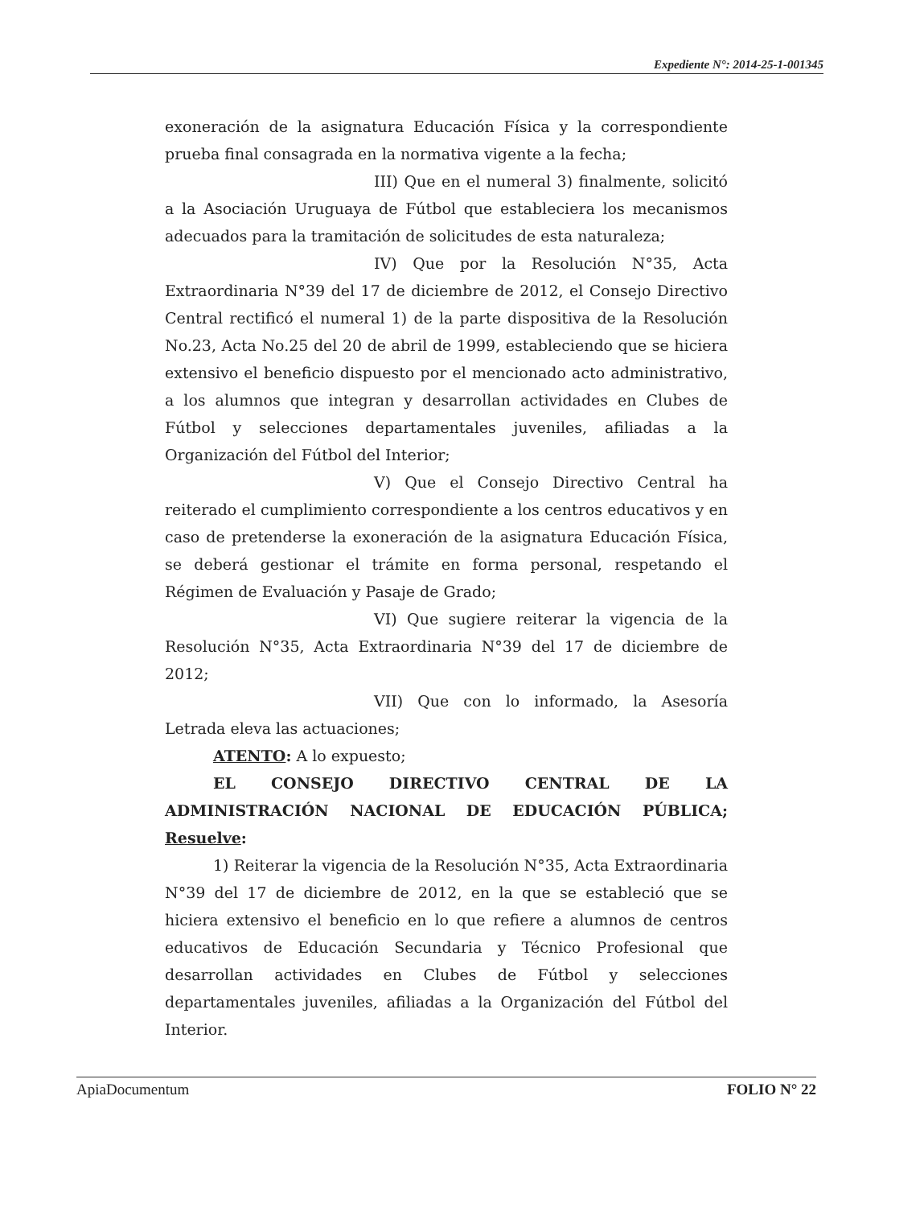Expediente N°: 2014-25-1-001345
exoneración de la asignatura Educación Física y la correspondiente prueba final consagrada en la normativa vigente a la fecha;
III) Que en el numeral 3) finalmente, solicitó a la Asociación Uruguaya de Fútbol que estableciera los mecanismos adecuados para la tramitación de solicitudes de esta naturaleza;
IV) Que por la Resolución N°35, Acta Extraordinaria N°39 del 17 de diciembre de 2012, el Consejo Directivo Central rectificó el numeral 1) de la parte dispositiva de la Resolución No.23, Acta No.25 del 20 de abril de 1999, estableciendo que se hiciera extensivo el beneficio dispuesto por el mencionado acto administrativo, a los alumnos que integran y desarrollan actividades en Clubes de Fútbol y selecciones departamentales juveniles, afiliadas a la Organización del Fútbol del Interior;
V) Que el Consejo Directivo Central ha reiterado el cumplimiento correspondiente a los centros educativos y en caso de pretenderse la exoneración de la asignatura Educación Física, se deberá gestionar el trámite en forma personal, respetando el Régimen de Evaluación y Pasaje de Grado;
VI) Que sugiere reiterar la vigencia de la Resolución N°35, Acta Extraordinaria N°39 del 17 de diciembre de 2012;
VII) Que con lo informado, la Asesoría Letrada eleva las actuaciones;
ATENTO: A lo expuesto;
EL CONSEJO DIRECTIVO CENTRAL DE LA ADMINISTRACIÓN NACIONAL DE EDUCACIÓN PÚBLICA; Resuelve:
1) Reiterar la vigencia de la Resolución N°35, Acta Extraordinaria N°39 del 17 de diciembre de 2012, en la que se estableció que se hiciera extensivo el beneficio en lo que refiere a alumnos de centros educativos de Educación Secundaria y Técnico Profesional que desarrollan actividades en Clubes de Fútbol y selecciones departamentales juveniles, afiliadas a la Organización del Fútbol del Interior.
ApiaDocumentum FOLIO N° 22